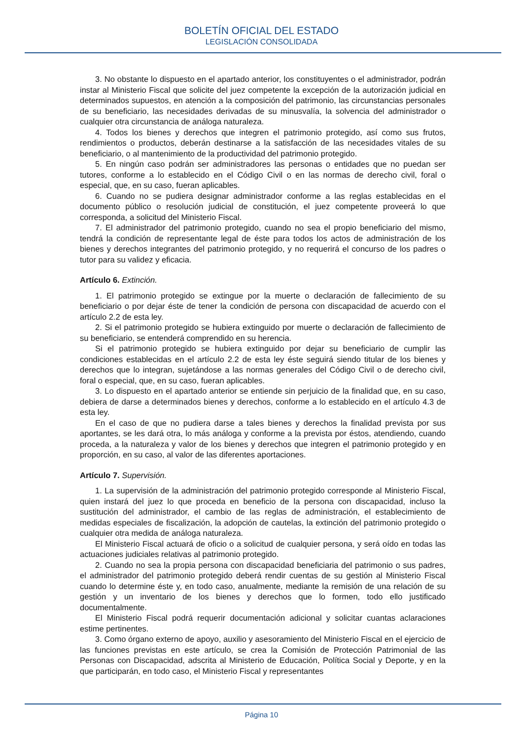BOLETÍN OFICIAL DEL ESTADO
LEGISLACIÓN CONSOLIDADA
3. No obstante lo dispuesto en el apartado anterior, los constituyentes o el administrador, podrán instar al Ministerio Fiscal que solicite del juez competente la excepción de la autorización judicial en determinados supuestos, en atención a la composición del patrimonio, las circunstancias personales de su beneficiario, las necesidades derivadas de su minusvalía, la solvencia del administrador o cualquier otra circunstancia de análoga naturaleza.
4. Todos los bienes y derechos que integren el patrimonio protegido, así como sus frutos, rendimientos o productos, deberán destinarse a la satisfacción de las necesidades vitales de su beneficiario, o al mantenimiento de la productividad del patrimonio protegido.
5. En ningún caso podrán ser administradores las personas o entidades que no puedan ser tutores, conforme a lo establecido en el Código Civil o en las normas de derecho civil, foral o especial, que, en su caso, fueran aplicables.
6. Cuando no se pudiera designar administrador conforme a las reglas establecidas en el documento público o resolución judicial de constitución, el juez competente proveerá lo que corresponda, a solicitud del Ministerio Fiscal.
7. El administrador del patrimonio protegido, cuando no sea el propio beneficiario del mismo, tendrá la condición de representante legal de éste para todos los actos de administración de los bienes y derechos integrantes del patrimonio protegido, y no requerirá el concurso de los padres o tutor para su validez y eficacia.
Artículo 6. Extinción.
1. El patrimonio protegido se extingue por la muerte o declaración de fallecimiento de su beneficiario o por dejar éste de tener la condición de persona con discapacidad de acuerdo con el artículo 2.2 de esta ley.
2. Si el patrimonio protegido se hubiera extinguido por muerte o declaración de fallecimiento de su beneficiario, se entenderá comprendido en su herencia.
Si el patrimonio protegido se hubiera extinguido por dejar su beneficiario de cumplir las condiciones establecidas en el artículo 2.2 de esta ley éste seguirá siendo titular de los bienes y derechos que lo integran, sujetándose a las normas generales del Código Civil o de derecho civil, foral o especial, que, en su caso, fueran aplicables.
3. Lo dispuesto en el apartado anterior se entiende sin perjuicio de la finalidad que, en su caso, debiera de darse a determinados bienes y derechos, conforme a lo establecido en el artículo 4.3 de esta ley.
En el caso de que no pudiera darse a tales bienes y derechos la finalidad prevista por sus aportantes, se les dará otra, lo más análoga y conforme a la prevista por éstos, atendiendo, cuando proceda, a la naturaleza y valor de los bienes y derechos que integren el patrimonio protegido y en proporción, en su caso, al valor de las diferentes aportaciones.
Artículo 7. Supervisión.
1. La supervisión de la administración del patrimonio protegido corresponde al Ministerio Fiscal, quien instará del juez lo que proceda en beneficio de la persona con discapacidad, incluso la sustitución del administrador, el cambio de las reglas de administración, el establecimiento de medidas especiales de fiscalización, la adopción de cautelas, la extinción del patrimonio protegido o cualquier otra medida de análoga naturaleza.
El Ministerio Fiscal actuará de oficio o a solicitud de cualquier persona, y será oído en todas las actuaciones judiciales relativas al patrimonio protegido.
2. Cuando no sea la propia persona con discapacidad beneficiaria del patrimonio o sus padres, el administrador del patrimonio protegido deberá rendir cuentas de su gestión al Ministerio Fiscal cuando lo determine éste y, en todo caso, anualmente, mediante la remisión de una relación de su gestión y un inventario de los bienes y derechos que lo formen, todo ello justificado documentalmente.
El Ministerio Fiscal podrá requerir documentación adicional y solicitar cuantas aclaraciones estime pertinentes.
3. Como órgano externo de apoyo, auxilio y asesoramiento del Ministerio Fiscal en el ejercicio de las funciones previstas en este artículo, se crea la Comisión de Protección Patrimonial de las Personas con Discapacidad, adscrita al Ministerio de Educación, Política Social y Deporte, y en la que participarán, en todo caso, el Ministerio Fiscal y representantes
Página 10